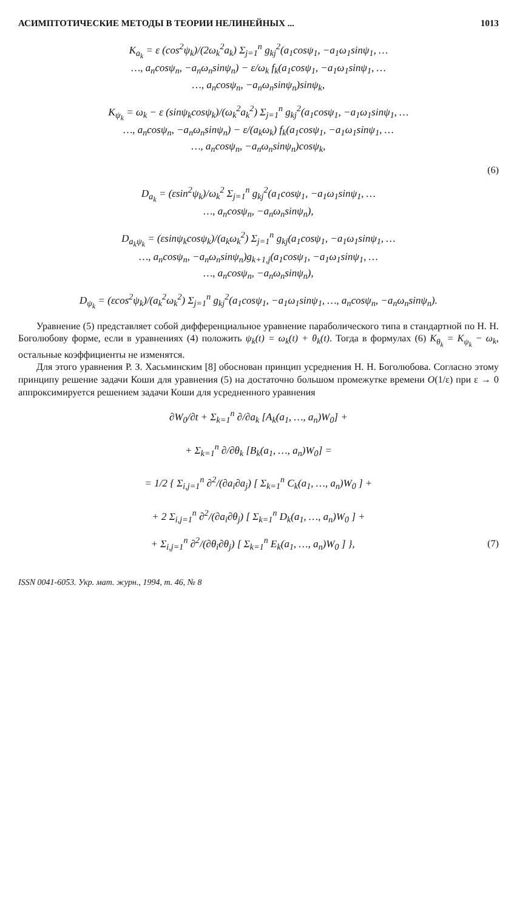АСИМПТОТИЧЕСКИЕ МЕТОДЫ В ТЕОРИИ НЕЛИНЕЙНЫХ ... 1013
K<sub>a<sub>k</sub></sub> = ε (cos<sup>2</sup>ψ<sub>k</sub>)/(2ω<sub>k</sub><sup>2</sup>a<sub>k</sub>) Σ<sub>j=1</sub><sup>n</sup> g<sub>kj</sub><sup>2</sup>(a<sub>1</sub>cosψ<sub>1</sub>, −a<sub>1</sub>ω<sub>1</sub>sinψ<sub>1</sub>, …
…, a<sub>n</sub>cosψ<sub>n</sub>, −a<sub>n</sub>ω<sub>n</sub>sinψ<sub>n</sub>) − ε/ω<sub>k</sub> f<sub>k</sub>(a<sub>1</sub>cosψ<sub>1</sub>, −a<sub>1</sub>ω<sub>1</sub>sinψ<sub>1</sub>, …
…, a<sub>n</sub>cosψ<sub>n</sub>, −a<sub>n</sub>ω<sub>n</sub>sinψ<sub>n</sub>)sinψ<sub>k</sub>,
K<sub>ψ<sub>k</sub></sub> = ω<sub>k</sub> − ε (sinψ<sub>k</sub>cosψ<sub>k</sub>)/(ω<sub>k</sub><sup>2</sup>a<sub>k</sub><sup>2</sup>) Σ<sub>j=1</sub><sup>n</sup> g<sub>kj</sub><sup>2</sup>(a<sub>1</sub>cosψ<sub>1</sub>, −a<sub>1</sub>ω<sub>1</sub>sinψ<sub>1</sub>, …
…, a<sub>n</sub>cosψ<sub>n</sub>, −a<sub>n</sub>ω<sub>n</sub>sinψ<sub>n</sub>) − ε/(a<sub>k</sub>ω<sub>k</sub>) f<sub>k</sub>(a<sub>1</sub>cosψ<sub>1</sub>, −a<sub>1</sub>ω<sub>1</sub>sinψ<sub>1</sub>, …
…, a<sub>n</sub>cosψ<sub>n</sub>, −a<sub>n</sub>ω<sub>n</sub>sinψ<sub>n</sub>)cosψ<sub>k</sub>,
(6)
D<sub>a<sub>k</sub></sub> = (εsin<sup>2</sup>ψ<sub>k</sub>)/ω<sub>k</sub><sup>2</sup> Σ<sub>j=1</sub><sup>n</sup> g<sub>kj</sub><sup>2</sup>(a<sub>1</sub>cosψ<sub>1</sub>, −a<sub>1</sub>ω<sub>1</sub>sinψ<sub>1</sub>, …
…, a<sub>n</sub>cosψ<sub>n</sub>, −a<sub>n</sub>ω<sub>n</sub>sinψ<sub>n</sub>),
D<sub>a<sub>k</sub>ψ<sub>k</sub></sub> = (εsinψ<sub>k</sub>cosψ<sub>k</sub>)/(a<sub>k</sub>ω<sub>k</sub><sup>2</sup>) Σ<sub>j=1</sub><sup>n</sup> g<sub>kj</sub>(a<sub>1</sub>cosψ<sub>1</sub>, −a<sub>1</sub>ω<sub>1</sub>sinψ<sub>1</sub>, …
…, a<sub>n</sub>cosψ<sub>n</sub>, −a<sub>n</sub>ω<sub>n</sub>sinψ<sub>n</sub>)g<sub>k+1,j</sub>(a<sub>1</sub>cosψ<sub>1</sub>, −a<sub>1</sub>ω<sub>1</sub>sinψ<sub>1</sub>, …
…, a<sub>n</sub>cosψ<sub>n</sub>, −a<sub>n</sub>ω<sub>n</sub>sinψ<sub>n</sub>),
D<sub>ψ<sub>k</sub></sub> = (εcos<sup>2</sup>ψ<sub>k</sub>)/(a<sub>k</sub><sup>2</sup>ω<sub>k</sub><sup>2</sup>) Σ<sub>j=1</sub><sup>n</sup> g<sub>kj</sub><sup>2</sup>(a<sub>1</sub>cosψ<sub>1</sub>, −a<sub>1</sub>ω<sub>1</sub>sinψ<sub>1</sub>, …, a<sub>n</sub>cosψ<sub>n</sub>, −a<sub>n</sub>ω<sub>n</sub>sinψ<sub>n</sub>).
Уравнение (5) представляет собой дифференциальное уравнение параболического типа в стандартной по Н. Н. Боголюбову форме, если в уравнениях (4) положить ψ<sub>k</sub>(t) = ω<sub>k</sub>(t) + θ<sub>k</sub>(t). Тогда в формулах (6) K<sub>θ<sub>k</sub></sub> = K<sub>ψ<sub>k</sub></sub> − ω<sub>k</sub>, остальные коэффициенты не изменятся.
Для этого уравнения Р. З. Хасьминским [8] обоснован принцип усреднения Н. Н. Боголюбова. Согласно этому принципу решение задачи Коши для уравнения (5) на достаточно большом промежутке времени O(1/ε) при ε → 0 аппроксимируется решением задачи Коши для усредненного уравнения
∂W<sub>0</sub>/∂t + Σ<sub>k=1</sub><sup>n</sup> ∂/∂a<sub>k</sub> [A<sub>k</sub>(a<sub>1</sub>, …, a<sub>n</sub>)W<sub>0</sub>] +
+ Σ<sub>k=1</sub><sup>n</sup> ∂/∂θ<sub>k</sub> [B<sub>k</sub>(a<sub>1</sub>, …, a<sub>n</sub>)W<sub>0</sub>] =
= 1/2 { Σ<sub>i,j=1</sub><sup>n</sup> ∂<sup>2</sup>/(∂a<sub>i</sub>∂a<sub>j</sub>) [ Σ<sub>k=1</sub><sup>n</sup> C<sub>k</sub>(a<sub>1</sub>, …, a<sub>n</sub>)W<sub>0</sub> ] +
+ 2 Σ<sub>i,j=1</sub><sup>n</sup> ∂<sup>2</sup>/(∂a<sub>i</sub>∂θ<sub>j</sub>) [ Σ<sub>k=1</sub><sup>n</sup> D<sub>k</sub>(a<sub>1</sub>, …, a<sub>n</sub>)W<sub>0</sub> ] +
+ Σ<sub>i,j=1</sub><sup>n</sup> ∂<sup>2</sup>/(∂θ<sub>i</sub>∂θ<sub>j</sub>) [ Σ<sub>k=1</sub><sup>n</sup> E<sub>k</sub>(a<sub>1</sub>, …, a<sub>n</sub>)W<sub>0</sub> ] }, (7)
ISSN 0041-6053. Укр. мат. журн., 1994, т. 46, № 8